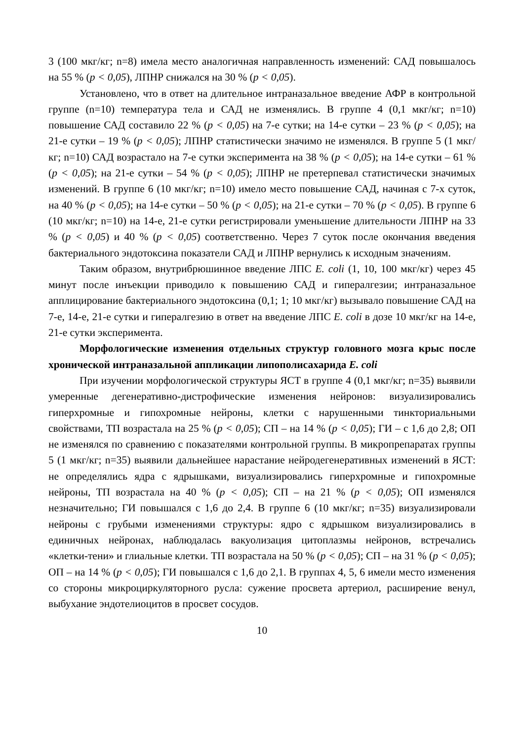3 (100 мкг/кг; n=8) имела место аналогичная направленность изменений: САД повышалось на 55 % (p < 0,05), ЛПНР снижался на 30 % (p < 0,05).
Установлено, что в ответ на длительное интраназальное введение АФР в контрольной группе (n=10) температура тела и САД не изменялись. В группе 4 (0,1 мкг/кг; n=10) повышение САД составило 22 % (p < 0,05) на 7-е сутки; на 14-е сутки – 23 % (p < 0,05); на 21-е сутки – 19 % (p < 0,05); ЛПНР статистически значимо не изменялся. В группе 5 (1 мкг/кг; n=10) САД возрастало на 7-е сутки эксперимента на 38 % (p < 0,05); на 14-е сутки – 61 % (p < 0,05); на 21-е сутки – 54 % (p < 0,05); ЛПНР не претерпевал статистически значимых изменений. В группе 6 (10 мкг/кг; n=10) имело место повышение САД, начиная с 7-х суток, на 40 % (p < 0,05); на 14-е сутки – 50 % (p < 0,05); на 21-е сутки – 70 % (p < 0,05). В группе 6 (10 мкг/кг; n=10) на 14-е, 21-е сутки регистрировали уменьшение длительности ЛПНР на 33 % (p < 0,05) и 40 % (p < 0,05) соответственно. Через 7 суток после окончания введения бактериального эндотоксина показатели САД и ЛПНР вернулись к исходным значениям.
Таким образом, внутрибрюшинное введение ЛПС E. coli (1, 10, 100 мкг/кг) через 45 минут после инъекции приводило к повышению САД и гипералгезии; интраназальное апплицирование бактериального эндотоксина (0,1; 1; 10 мкг/кг) вызывало повышение САД на 7-е, 14-е, 21-е сутки и гипералгезию в ответ на введение ЛПС E. coli в дозе 10 мкг/кг на 14-е, 21-е сутки эксперимента.
Морфологические изменения отдельных структур головного мозга крыс после хронической интраназальной аппликации липополисахарида E. coli
При изучении морфологической структуры ЯСТ в группе 4 (0,1 мкг/кг; n=35) выявили умеренные дегенеративно-дистрофические изменения нейронов: визуализировались гиперхромные и гипохромные нейроны, клетки с нарушенными тинкториальными свойствами, ТП возрастала на 25 % (p < 0,05); СП – на 14 % (p < 0,05); ГИ – с 1,6 до 2,8; ОП не изменялся по сравнению с показателями контрольной группы. В микропрепаратах группы 5 (1 мкг/кг; n=35) выявили дальнейшее нарастание нейродегенеративных изменений в ЯСТ: не определялись ядра с ядрышками, визуализировались гиперхромные и гипохромные нейроны, ТП возрастала на 40 % (p < 0,05); СП – на 21 % (p < 0,05); ОП изменялся незначительно; ГИ повышался с 1,6 до 2,4. В группе 6 (10 мкг/кг; n=35) визуализировали нейроны с грубыми изменениями структуры: ядро с ядрышком визуализировались в единичных нейронах, наблюдалась вакуолизация цитоплазмы нейронов, встречались «клетки-тени» и глиальные клетки. ТП возрастала на 50 % (p < 0,05); СП – на 31 % (p < 0,05); ОП – на 14 % (p < 0,05); ГИ повышался с 1,6 до 2,1. В группах 4, 5, 6 имели место изменения со стороны микроциркуляторного русла: сужение просвета артериол, расширение венул, выбухание эндотелиоцитов в просвет сосудов.
10